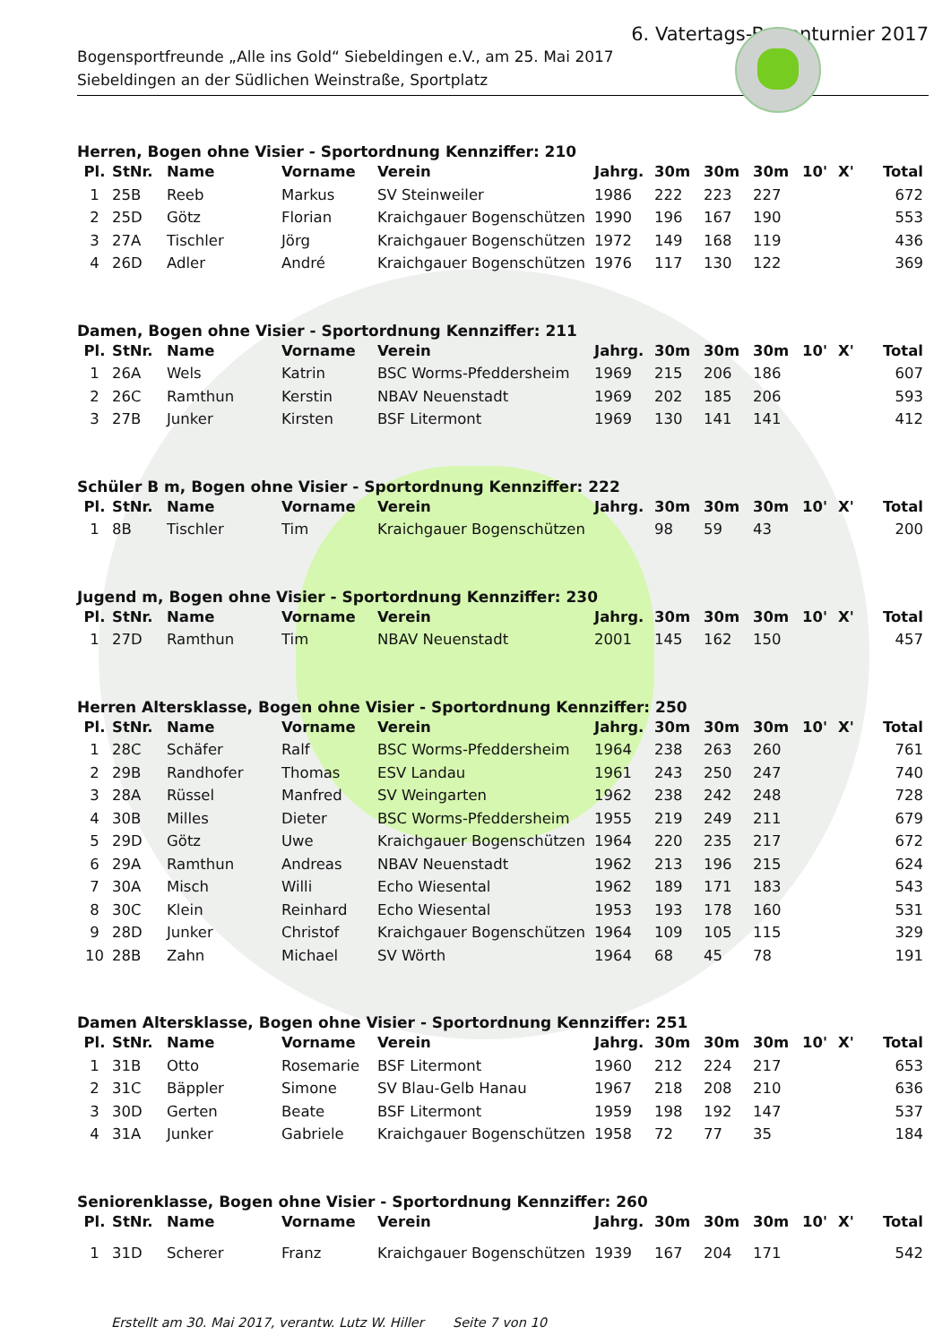6. Vatertags-Bogenturnier 2017
Bogensportfreunde „Alle ins Gold“ Siebeldingen e.V., am 25. Mai 2017
Siebeldingen an der Südlichen Weinstraße, Sportplatz
Herren, Bogen ohne Visier - Sportordnung Kennziffer: 210
| Pl. | StNr. | Name | Vorname | Verein | Jahrg. | 30m | 30m | 30m | 10' | X' | Total |
| --- | --- | --- | --- | --- | --- | --- | --- | --- | --- | --- | --- |
| 1 | 25B | Reeb | Markus | SV Steinweiler | 1986 | 222 | 223 | 227 | | | 672 |
| 2 | 25D | Götz | Florian | Kraichgauer Bogenschützen | 1990 | 196 | 167 | 190 | | | 553 |
| 3 | 27A | Tischler | Jörg | Kraichgauer Bogenschützen | 1972 | 149 | 168 | 119 | | | 436 |
| 4 | 26D | Adler | André | Kraichgauer Bogenschützen | 1976 | 117 | 130 | 122 | | | 369 |
Damen, Bogen ohne Visier - Sportordnung Kennziffer: 211
| Pl. | StNr. | Name | Vorname | Verein | Jahrg. | 30m | 30m | 30m | 10' | X' | Total |
| --- | --- | --- | --- | --- | --- | --- | --- | --- | --- | --- | --- |
| 1 | 26A | Wels | Katrin | BSC Worms-Pfeddersheim | 1969 | 215 | 206 | 186 | | | 607 |
| 2 | 26C | Ramthun | Kerstin | NBAV Neuenstadt | 1969 | 202 | 185 | 206 | | | 593 |
| 3 | 27B | Junker | Kirsten | BSF Litermont | 1969 | 130 | 141 | 141 | | | 412 |
Schüler B m, Bogen ohne Visier - Sportordnung Kennziffer: 222
| Pl. | StNr. | Name | Vorname | Verein | Jahrg. | 30m | 30m | 30m | 10' | X' | Total |
| --- | --- | --- | --- | --- | --- | --- | --- | --- | --- | --- | --- |
| 1 | 8B | Tischler | Tim | Kraichgauer Bogenschützen | | 98 | 59 | 43 | | | 200 |
Jugend m, Bogen ohne Visier - Sportordnung Kennziffer: 230
| Pl. | StNr. | Name | Vorname | Verein | Jahrg. | 30m | 30m | 30m | 10' | X' | Total |
| --- | --- | --- | --- | --- | --- | --- | --- | --- | --- | --- | --- |
| 1 | 27D | Ramthun | Tim | NBAV Neuenstadt | 2001 | 145 | 162 | 150 | | | 457 |
Herren Altersklasse, Bogen ohne Visier - Sportordnung Kennziffer: 250
| Pl. | StNr. | Name | Vorname | Verein | Jahrg. | 30m | 30m | 30m | 10' | X' | Total |
| --- | --- | --- | --- | --- | --- | --- | --- | --- | --- | --- | --- |
| 1 | 28C | Schäfer | Ralf | BSC Worms-Pfeddersheim | 1964 | 238 | 263 | 260 | | | 761 |
| 2 | 29B | Randhofer | Thomas | ESV Landau | 1961 | 243 | 250 | 247 | | | 740 |
| 3 | 28A | Rüssel | Manfred | SV Weingarten | 1962 | 238 | 242 | 248 | | | 728 |
| 4 | 30B | Milles | Dieter | BSC Worms-Pfeddersheim | 1955 | 219 | 249 | 211 | | | 679 |
| 5 | 29D | Götz | Uwe | Kraichgauer Bogenschützen | 1964 | 220 | 235 | 217 | | | 672 |
| 6 | 29A | Ramthun | Andreas | NBAV Neuenstadt | 1962 | 213 | 196 | 215 | | | 624 |
| 7 | 30A | Misch | Willi | Echo Wiesental | 1962 | 189 | 171 | 183 | | | 543 |
| 8 | 30C | Klein | Reinhard | Echo Wiesental | 1953 | 193 | 178 | 160 | | | 531 |
| 9 | 28D | Junker | Christof | Kraichgauer Bogenschützen | 1964 | 109 | 105 | 115 | | | 329 |
| 10 | 28B | Zahn | Michael | SV Wörth | 1964 | 68 | 45 | 78 | | | 191 |
Damen Altersklasse, Bogen ohne Visier - Sportordnung Kennziffer: 251
| Pl. | StNr. | Name | Vorname | Verein | Jahrg. | 30m | 30m | 30m | 10' | X' | Total |
| --- | --- | --- | --- | --- | --- | --- | --- | --- | --- | --- | --- |
| 1 | 31B | Otto | Rosemarie | BSF Litermont | 1960 | 212 | 224 | 217 | | | 653 |
| 2 | 31C | Bäppler | Simone | SV Blau-Gelb Hanau | 1967 | 218 | 208 | 210 | | | 636 |
| 3 | 30D | Gerten | Beate | BSF Litermont | 1959 | 198 | 192 | 147 | | | 537 |
| 4 | 31A | Junker | Gabriele | Kraichgauer Bogenschützen | 1958 | 72 | 77 | 35 | | | 184 |
Seniorenklasse, Bogen ohne Visier - Sportordnung Kennziffer: 260
| Pl. | StNr. | Name | Vorname | Verein | Jahrg. | 30m | 30m | 30m | 10' | X' | Total |
| --- | --- | --- | --- | --- | --- | --- | --- | --- | --- | --- | --- |
| 1 | 31D | Scherer | Franz | Kraichgauer Bogenschützen | 1939 | 167 | 204 | 171 | | | 542 |
Erstellt am 30. Mai 2017, verantw. Lutz W. Hiller Seite 7 von 10